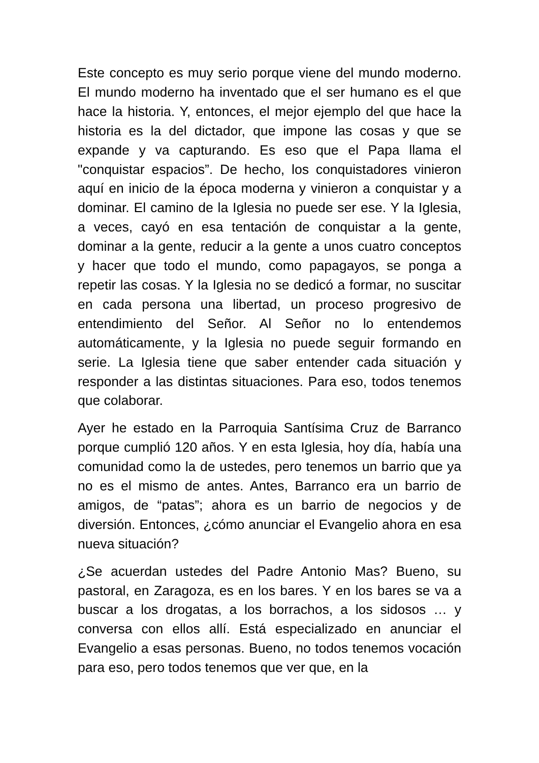Este concepto es muy serio porque viene del mundo moderno. El mundo moderno ha inventado que el ser humano es el que hace la historia. Y, entonces, el mejor ejemplo del que hace la historia es la del dictador, que impone las cosas y que se expande y va capturando. Es eso que el Papa llama el "conquistar espacios”. De hecho, los conquistadores vinieron aquí en inicio de la época moderna y vinieron a conquistar y a dominar. El camino de la Iglesia no puede ser ese. Y la Iglesia, a veces, cayó en esa tentación de conquistar a la gente, dominar a la gente, reducir a la gente a unos cuatro conceptos y hacer que todo el mundo, como papagayos, se ponga a repetir las cosas. Y la Iglesia no se dedicó a formar, no suscitar en cada persona una libertad, un proceso progresivo de entendimiento del Señor. Al Señor no lo entendemos automáticamente, y la Iglesia no puede seguir formando en serie. La Iglesia tiene que saber entender cada situación y responder a las distintas situaciones. Para eso, todos tenemos que colaborar.
Ayer he estado en la Parroquia Santísima Cruz de Barranco porque cumplió 120 años. Y en esta Iglesia, hoy día, había una comunidad como la de ustedes, pero tenemos un barrio que ya no es el mismo de antes. Antes, Barranco era un barrio de amigos, de “patas”; ahora es un barrio de negocios y de diversión. Entonces, ¿cómo anunciar el Evangelio ahora en esa nueva situación?
¿Se acuerdan ustedes del Padre Antonio Mas? Bueno, su pastoral, en Zaragoza, es en los bares. Y en los bares se va a buscar a los drogatas, a los borrachos, a los sidosos … y conversa con ellos allí. Está especializado en anunciar el Evangelio a esas personas. Bueno, no todos tenemos vocación para eso, pero todos tenemos que ver que, en la